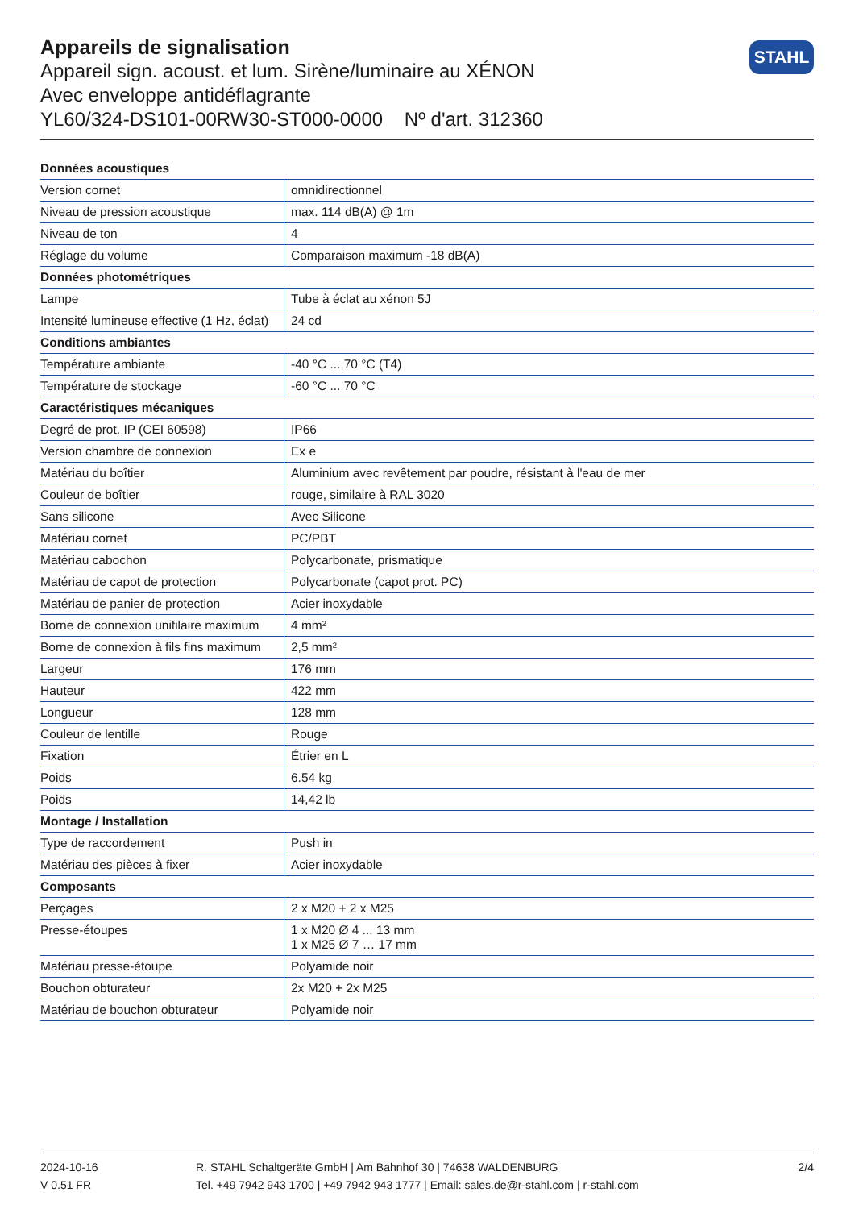Appareils de signalisation
Appareil sign. acoust. et lum. Sirène/luminaire au XÉNON
Avec enveloppe antidéflagrante
YL60/324-DS101-00RW30-ST000-0000 Nº d'art. 312360
STAHL
| Données acoustiques | |
| --- | --- |
| Version cornet | omnidirectionnel |
| Niveau de pression acoustique | max. 114 dB(A) @ 1m |
| Niveau de ton | 4 |
| Réglage du volume | Comparaison maximum -18 dB(A) |
| Données photométriques | |
| Lampe | Tube à éclat au xénon 5J |
| Intensité lumineuse effective (1 Hz, éclat) | 24 cd |
| Conditions ambiantes | |
| Température ambiante | -40 °C ... 70 °C (T4) |
| Température de stockage | -60 °C ... 70 °C |
| Caractéristiques mécaniques | |
| Degré de prot. IP (CEI 60598) | IP66 |
| Version chambre de connexion | Ex e |
| Matériau du boîtier | Aluminium avec revêtement par poudre, résistant à l'eau de mer |
| Couleur de boîtier | rouge, similaire à RAL 3020 |
| Sans silicone | Avec Silicone |
| Matériau cornet | PC/PBT |
| Matériau cabochon | Polycarbonate, prismatique |
| Matériau de capot de protection | Polycarbonate (capot prot. PC) |
| Matériau de panier de protection | Acier inoxydable |
| Borne de connexion unifilaire maximum | 4 mm² |
| Borne de connexion à fils fins maximum | 2,5 mm² |
| Largeur | 176 mm |
| Hauteur | 422 mm |
| Longueur | 128 mm |
| Couleur de lentille | Rouge |
| Fixation | Étrier en L |
| Poids | 6.54 kg |
| Poids | 14,42 lb |
| Montage / Installation | |
| Type de raccordement | Push in |
| Matériau des pièces à fixer | Acier inoxydable |
| Composants | |
| Perçages | 2 x M20 + 2 x M25 |
| Presse-étoupes | 1 x M20 Ø 4 ... 13 mm 1 x M25 Ø 7 … 17 mm |
| Matériau presse-étoupe | Polyamide noir |
| Bouchon obturateur | 2x M20 + 2x M25 |
| Matériau de bouchon obturateur | Polyamide noir |
2024-10-16
V 0.51 FR
R. STAHL Schaltgeräte GmbH | Am Bahnhof 30 | 74638 WALDENBURG
Tel. +49 7942 943 1700 | +49 7942 943 1777 | Email: sales.de@r-stahl.com | r-stahl.com
2/4